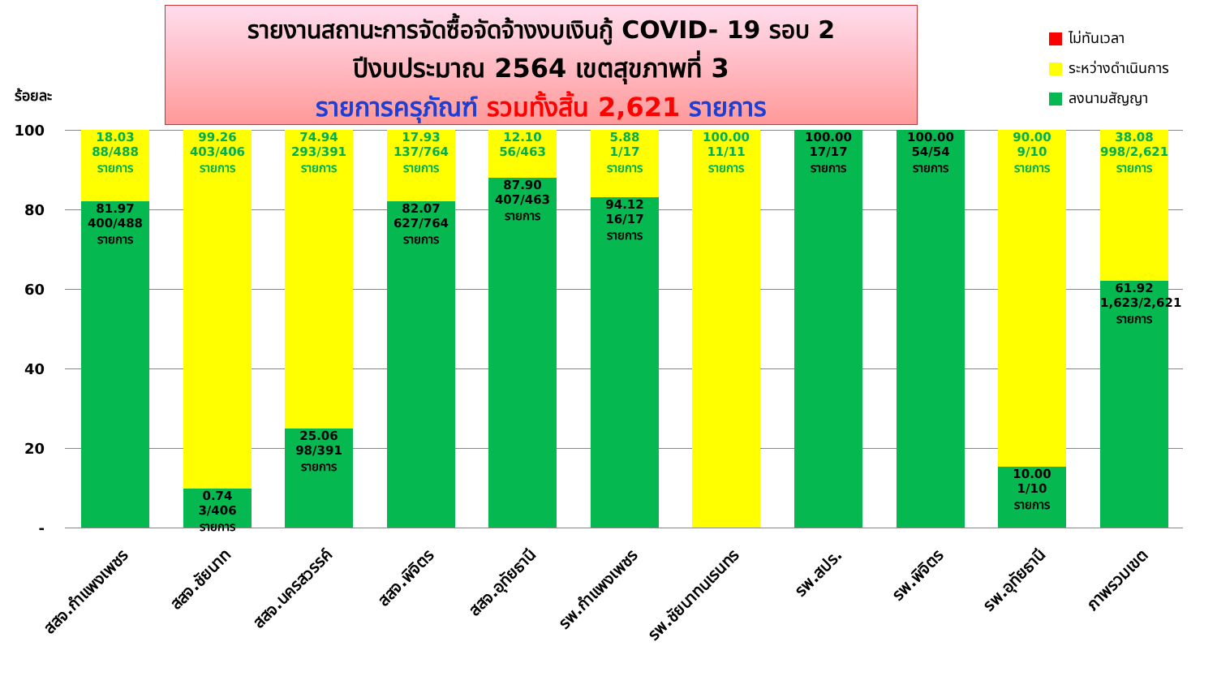รายงานสถานะการจัดซื้อจัดจ้างงบเงินกู้ COVID- 19 รอบ 2
ปีงบประมาณ 2564 เขตสุขภาพที่ 3
รายการครุภัณฑ์ รวมทั้งสิ้น 2,621 รายการ
ไม่ทันเวลา
ระหว่างดำเนินการ
ลงนามสัญญา
ร้อยละ
100
80
60
40
20
-
18.03
88/488
รายการ
81.97
400/488
รายการ
99.26
403/406
รายการ
0.74
3/406 รายการ
74.94
293/391
รายการ
25.06
98/391
รายการ
17.93
137/764
รายการ
82.07
627/764
รายการ
12.10
56/463
87.90
407/463
รายการ
5.88
1/17
รายการ
94.12
16/17
รายการ
100.00
11/11
รายการ
100.00
17/17
รายการ
100.00
54/54
รายการ
90.00
9/10
รายการ
10.00
1/10
รายการ
38.08
998/2,621
รายการ
61.92
1,623/2,621
รายการ
สสจ.กำแพงเพชร สสจ.ชัยนาท สสจ.นครสวรรค์ สสจ.พิจิตร สสจ.อุทัยธานี รพ.กำแพงเพชร รพ.ชัยนาทนเรนทร รพ.สปร. รพ.พิจิตร รพ.อุทัยธานี ภาพรวมเขต